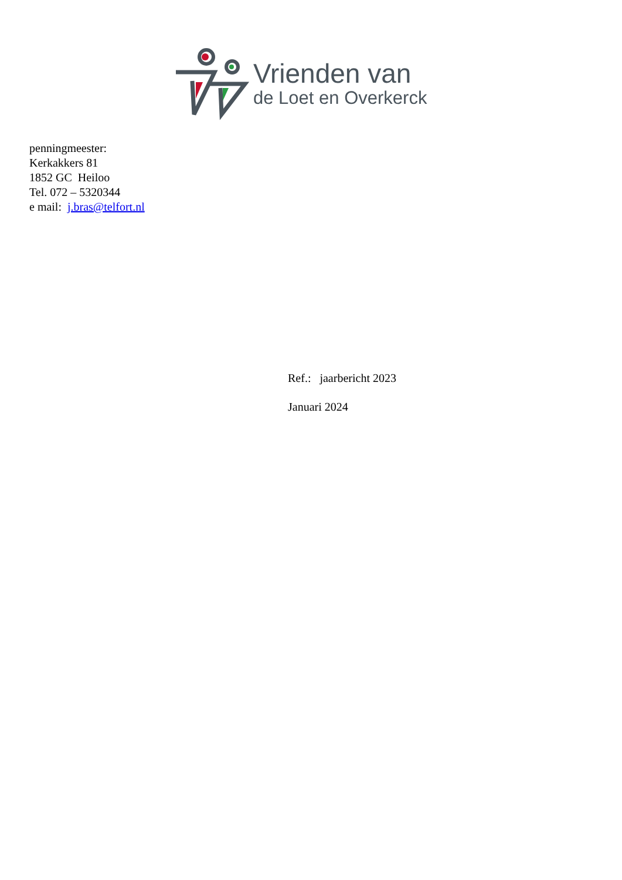Vrienden van
de Loet en Overkerck
penningmeester:
Kerkakkers 81
1852 GC Heiloo
Tel. 072 – 5320344
e mail: j.bras@telfort.nl
Ref.: jaarbericht 2023
Januari 2024